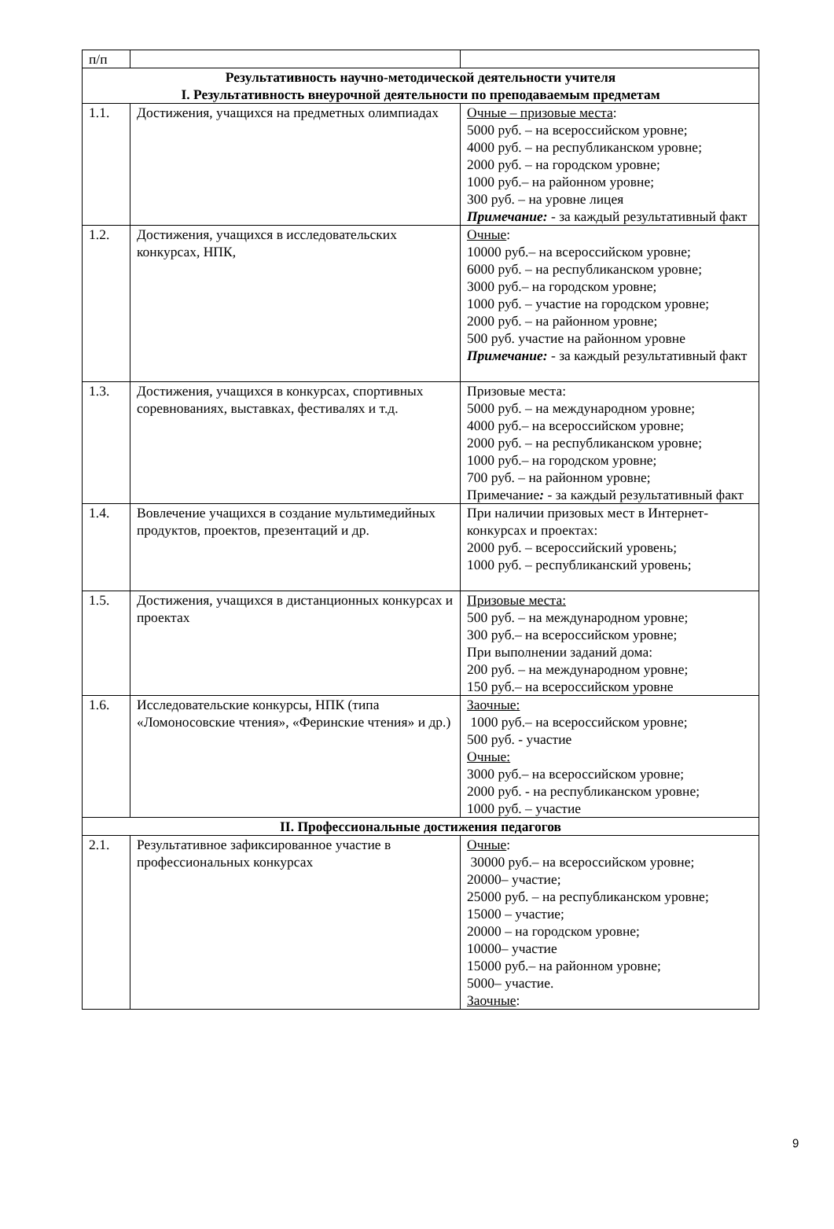| п/п | | |
| Результативность научно-методической деятельности учителя I. Результативность внеурочной деятельности по преподаваемым предметам | | |
| 1.1. | Достижения, учащихся на предметных олимпиадах | Очные – призовые места : 5000 руб. – на всероссийском уровне; 4000 руб. – на республиканском уровне; 2000 руб. – на городском уровне; 1000 руб.– на районном уровне; 300 руб. – на уровне лицея Примечание: - за каждый результативный факт |
| 1.2. | Достижения, учащихся в исследовательских конкурсах, НПК, | Очные : 10000 руб.– на всероссийском уровне; 6000 руб. – на республиканском уровне; 3000 руб.– на городском уровне; 1000 руб. – участие на городском уровне; 2000 руб. – на районном уровне; 500 руб. участие на районном уровне Примечание: - за каждый результативный факт |
| 1.3. | Достижения, учащихся в конкурсах, спортивных соревнованиях, выставках, фестивалях и т.д. | Призовые места: 5000 руб. – на международном уровне; 4000 руб.– на всероссийском уровне; 2000 руб. – на республиканском уровне; 1000 руб.– на городском уровне; 700 руб. – на районном уровне; Примечание : - за каждый результативный факт |
| 1.4. | Вовлечение учащихся в создание мультимедийных продуктов, проектов, презентаций и др. | При наличии призовых мест в Интернет-конкурсах и проектах: 2000 руб. – всероссийский уровень; 1000 руб. – республиканский уровень; |
| 1.5. | Достижения, учащихся в дистанционных конкурсах и проектах | Призовые места: 500 руб. – на международном уровне; 300 руб.– на всероссийском уровне; При выполнении заданий дома: 200 руб. – на международном уровне; 150 руб.– на всероссийском уровне |
| 1.6. | Исследовательские конкурсы, НПК (типа «Ломоносовские чтения», «Феринские чтения» и др.) | Заочные: 1000 руб.– на всероссийском уровне; 500 руб. - участие Очные: 3000 руб.– на всероссийском уровне; 2000 руб. - на республиканском уровне; 1000 руб. – участие |
| II. Профессиональные достижения педагогов | | |
| 2.1. | Результативное зафиксированное участие в профессиональных конкурсах | Очные : 30000 руб.– на всероссийском уровне; 20000– участие; 25000 руб. – на республиканском уровне; 15000 – участие; 20000 – на городском уровне; 10000– участие 15000 руб.– на районном уровне; 5000– участие. Заочные : |
9